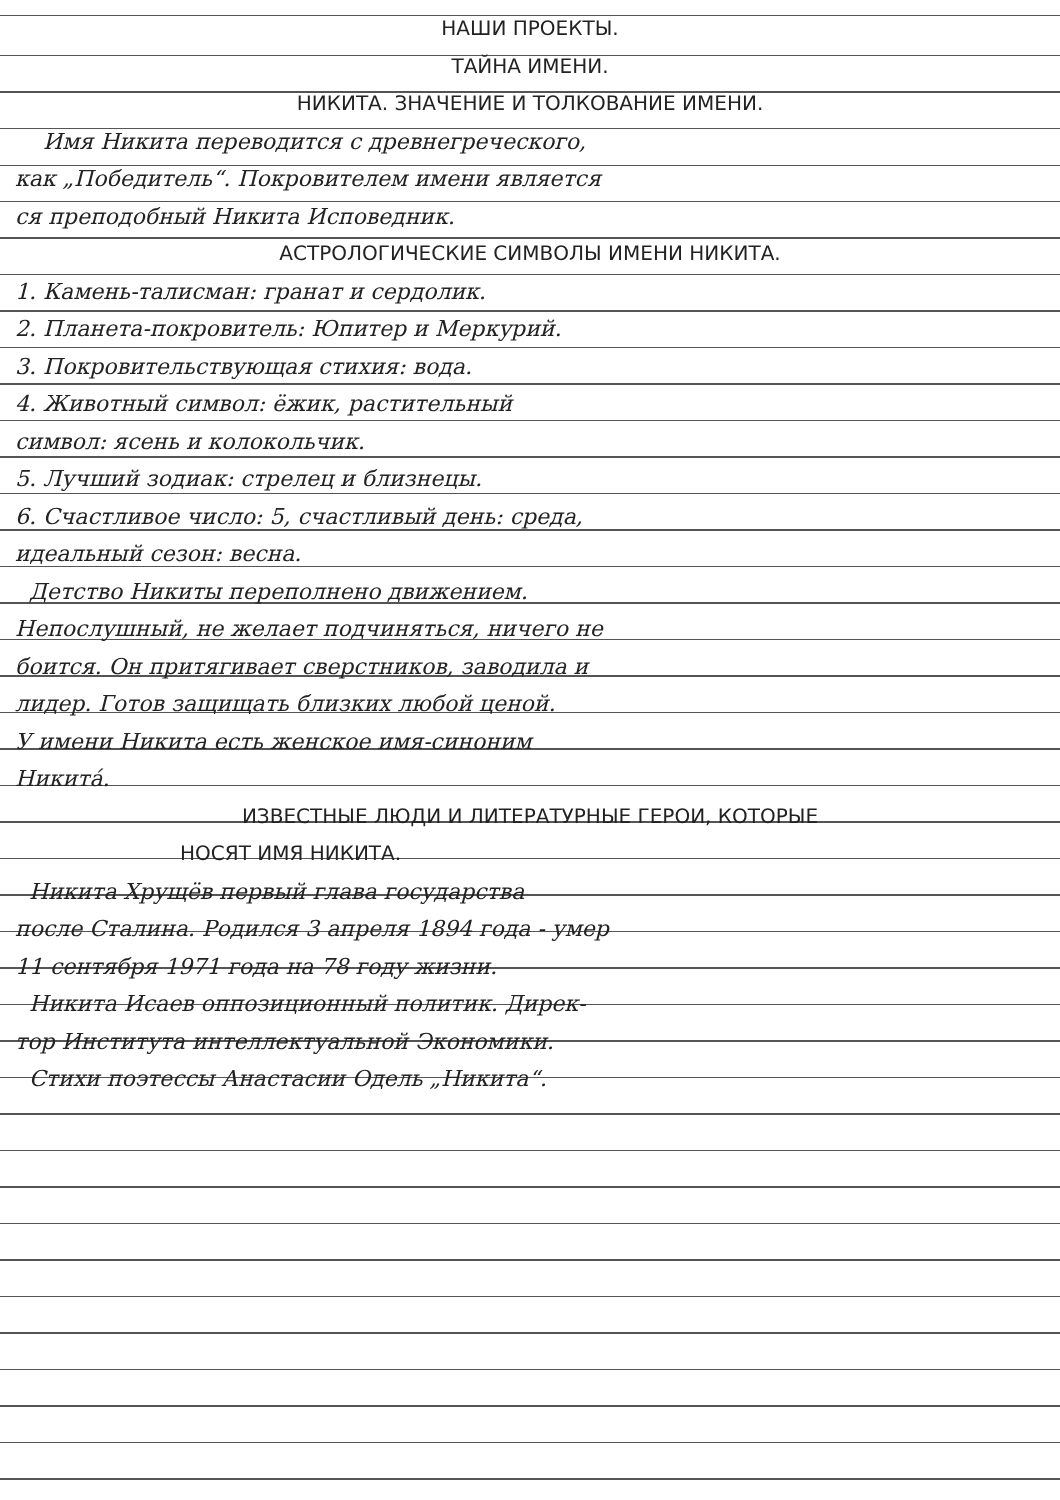НАШИ ПРОЕКТЫ.
ТАЙНА ИМЕНИ.
НИКИТА. ЗНАЧЕНИЕ И ТОЛКОВАНИЕ ИМЕНИ.
Имя Никита переводится с древнегреческого,
как „Победитель“. Покровителем имени является
ся преподобный Никита Исповедник.
АСТРОЛОГИЧЕСКИЕ СИМВОЛЫ ИМЕНИ НИКИТА.
1. Камень-талисман: гранат и сердолик.
2. Планета-покровитель: Юпитер и Меркурий.
3. Покровительствующая стихия: вода.
4. Животный символ: ёжик, растительный
символ: ясень и колокольчик.
5. Лучший зодиак: стрелец и близнецы.
6. Счастливое число: 5, счастливый день: среда,
идеальный сезон: весна.
Детство Никиты переполнено движением.
Непослушный, не желает подчиняться, ничего не
боится. Он притягивает сверстников, заводила и
лидер. Готов защищать близких любой ценой.
У имени Никита есть женское имя-синоним
Никита́.
ИЗВЕСТНЫЕ ЛЮДИ И ЛИТЕРАТУРНЫЕ ГЕРОИ, КОТОРЫЕ
НОСЯТ ИМЯ НИКИТА.
Никита Хрущёв первый глава государства
после Сталина. Родился 3 апреля 1894 года - умер
11 сентября 1971 года на 78 году жизни.
Никита Исаев оппозиционный политик. Дирек-
тор Института интеллектуальной Экономики.
Стихи поэтессы Анастасии Одель „Никита“.